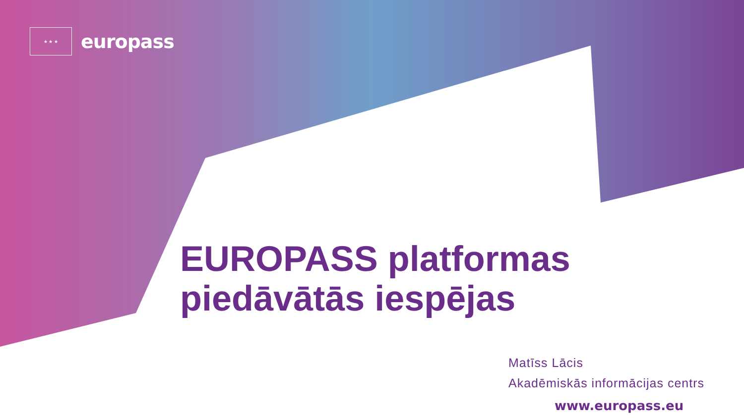★ ★ ★
europass
EUROPASS platformas
piedāvātās iespējas
Matīss Lācis
Akadēmiskās informācijas centrs
www.europass.eu